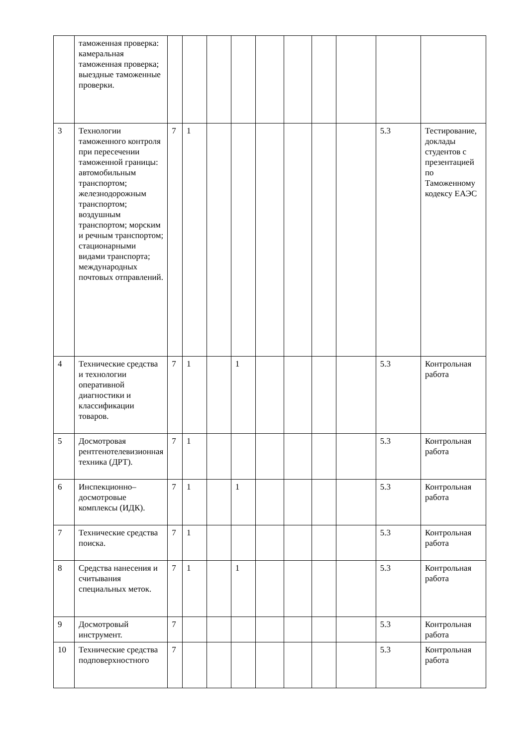| | таможенная проверка: камеральная таможенная проверка; выездные таможенные проверки. | | | | | | | | | | |
| 3 | Технологии таможенного контроля при пересечении таможенной границы: автомобильным транспортом; железнодорожным транспортом; воздушным транспортом; морским и речным транспортом; стационарными видами транспорта; международных почтовых отправлений. | 7 | 1 | | | | | | | 5.3 | Тестирование, доклады студентов с презентацией по Таможенному кодексу ЕАЭС |
| 4 | Технические средства и технологии оперативной диагностики и классификации товаров. | 7 | 1 | | 1 | | | | | 5.3 | Контрольная работа |
| 5 | Досмотровая рентгенотелевизионная техника (ДРТ). | 7 | 1 | | | | | | | 5.3 | Контрольная работа |
| 6 | Инспекционно–досмотровые комплексы (ИДК). | 7 | 1 | | 1 | | | | | 5.3 | Контрольная работа |
| 7 | Технические средства поиска. | 7 | 1 | | | | | | | 5.3 | Контрольная работа |
| 8 | Средства нанесения и считывания специальных меток. | 7 | 1 | | 1 | | | | | 5.3 | Контрольная работа |
| 9 | Досмотровый инструмент. | 7 | | | | | | | | 5.3 | Контрольная работа |
| 10 | Технические средства подповерхностного | 7 | | | | | | | | 5.3 | Контрольная работа |